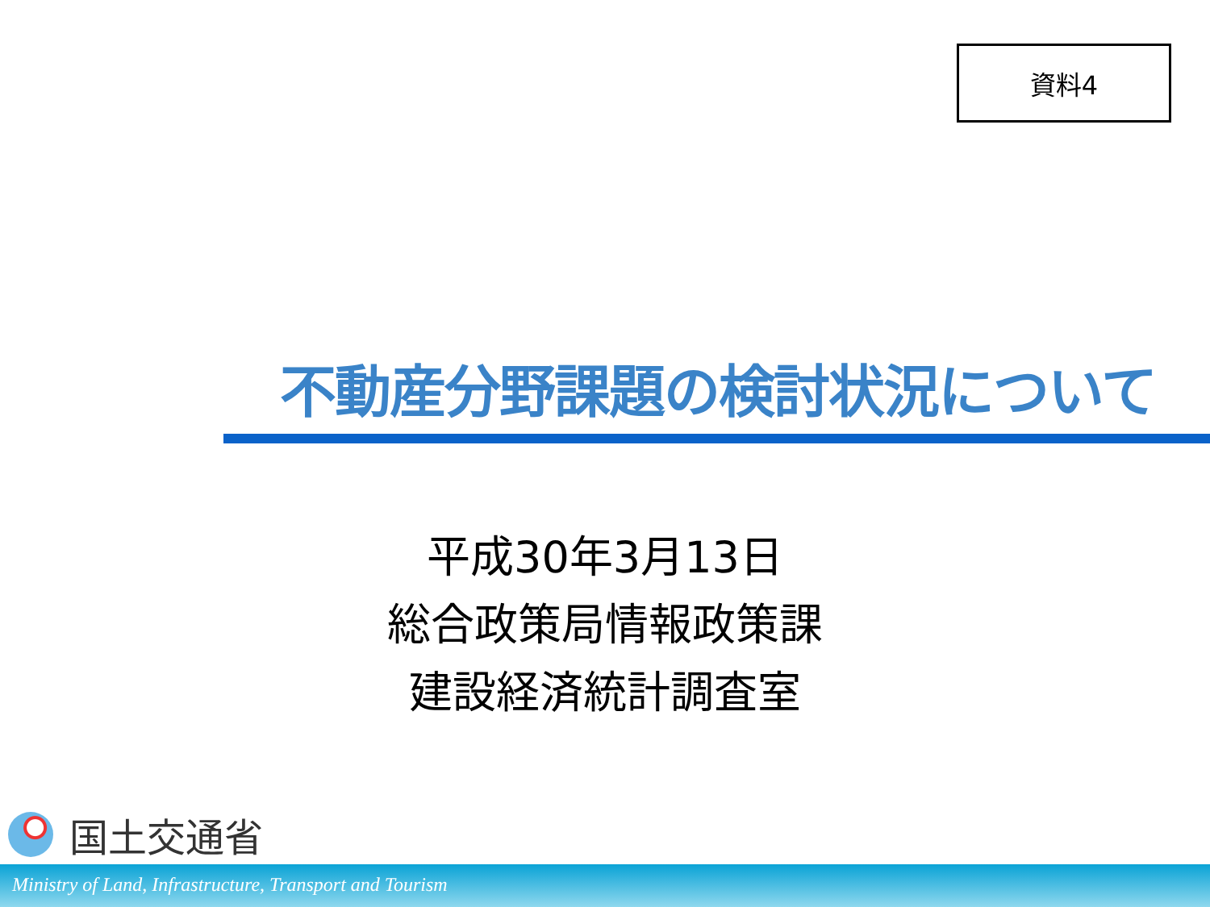資料4
不動産分野課題の検討状況について
平成30年3月13日
総合政策局情報政策課
建設経済統計調査室
国土交通省
Ministry of Land, Infrastructure, Transport and Tourism